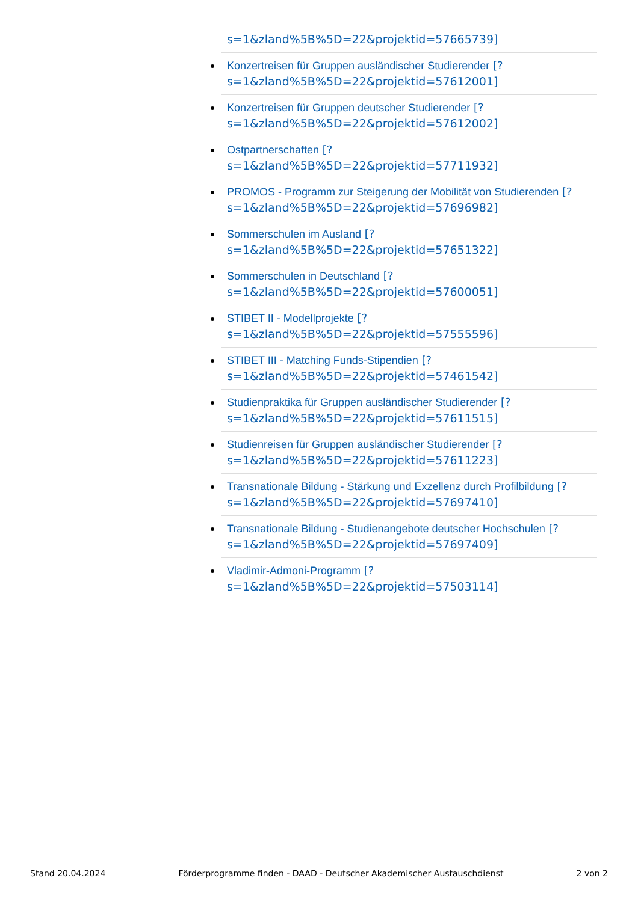s=1&zland%5B%5D=22&projektid=57665739]
Konzertreisen für Gruppen ausländischer Studierender [?
s=1&zland%5B%5D=22&projektid=57612001]
Konzertreisen für Gruppen deutscher Studierender [?
s=1&zland%5B%5D=22&projektid=57612002]
Ostpartnerschaften [?
s=1&zland%5B%5D=22&projektid=57711932]
PROMOS - Programm zur Steigerung der Mobilität von Studierenden [?
s=1&zland%5B%5D=22&projektid=57696982]
Sommerschulen im Ausland [?
s=1&zland%5B%5D=22&projektid=57651322]
Sommerschulen in Deutschland [?
s=1&zland%5B%5D=22&projektid=57600051]
STIBET II - Modellprojekte [?
s=1&zland%5B%5D=22&projektid=57555596]
STIBET III - Matching Funds-Stipendien [?
s=1&zland%5B%5D=22&projektid=57461542]
Studienpraktika für Gruppen ausländischer Studierender [?
s=1&zland%5B%5D=22&projektid=57611515]
Studienreisen für Gruppen ausländischer Studierender [?
s=1&zland%5B%5D=22&projektid=57611223]
Transnationale Bildung - Stärkung und Exzellenz durch Profilbildung [?
s=1&zland%5B%5D=22&projektid=57697410]
Transnationale Bildung - Studienangebote deutscher Hochschulen [?
s=1&zland%5B%5D=22&projektid=57697409]
Vladimir-Admoni-Programm [?
s=1&zland%5B%5D=22&projektid=57503114]
Stand 20.04.2024 Förderprogramme finden - DAAD - Deutscher Akademischer Austauschdienst 2 von 2